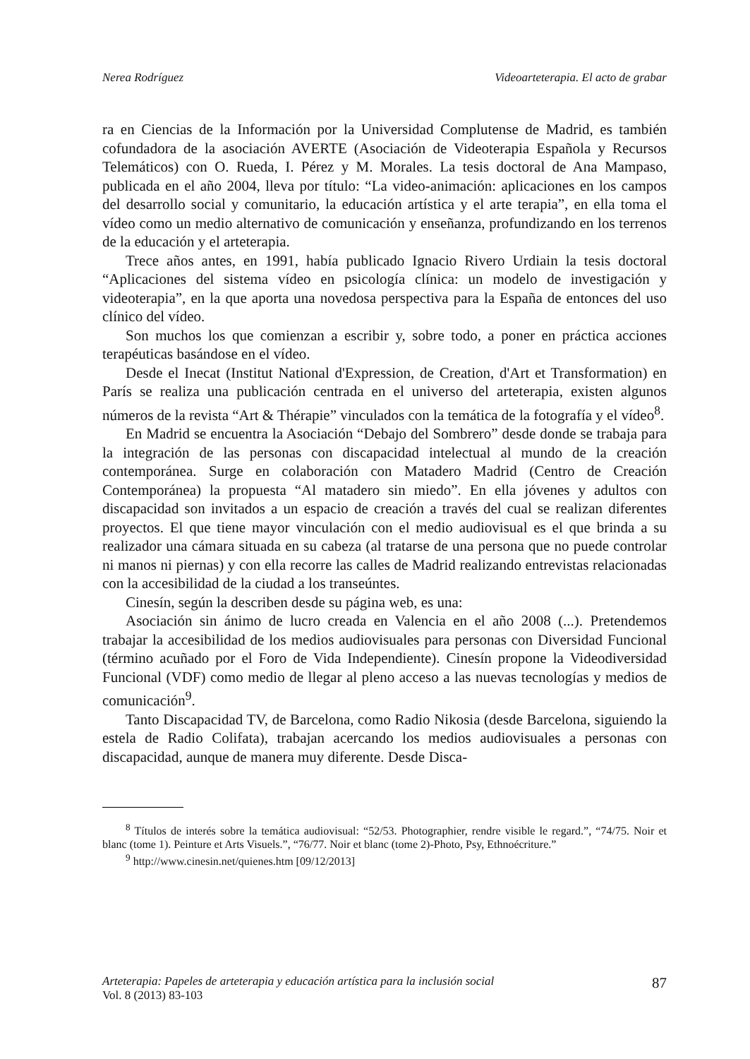Nerea Rodríguez Videoarteterapia. El acto de grabar
ra en Ciencias de la Información por la Universidad Complutense de Madrid, es también cofundadora de la asociación AVERTE (Asociación de Videoterapia Española y Recursos Telemáticos) con O. Rueda, I. Pérez y M. Morales. La tesis doctoral de Ana Mampaso, publicada en el año 2004, lleva por título: “La video-animación: aplicaciones en los campos del desarrollo social y comunitario, la educación artística y el arte terapia”, en ella toma el vídeo como un medio alternativo de comunicación y enseñanza, profundizando en los terrenos de la educación y el arteterapia.
Trece años antes, en 1991, había publicado Ignacio Rivero Urdiain la tesis doctoral “Aplicaciones del sistema vídeo en psicología clínica: un modelo de investigación y videoterapia”, en la que aporta una novedosa perspectiva para la España de entonces del uso clínico del vídeo.
Son muchos los que comienzan a escribir y, sobre todo, a poner en práctica acciones terapéuticas basándose en el vídeo.
Desde el Inecat (Institut National d'Expression, de Creation, d'Art et Transformation) en París se realiza una publicación centrada en el universo del arteterapia, existen algunos números de la revista “Art & Thérapie” vinculados con la temática de la fotografía y el vídeo<sup>8</sup>.
En Madrid se encuentra la Asociación “Debajo del Sombrero” desde donde se trabaja para la integración de las personas con discapacidad intelectual al mundo de la creación contemporánea. Surge en colaboración con Matadero Madrid (Centro de Creación Contemporánea) la propuesta “Al matadero sin miedo”. En ella jóvenes y adultos con discapacidad son invitados a un espacio de creación a través del cual se realizan diferentes proyectos. El que tiene mayor vinculación con el medio audiovisual es el que brinda a su realizador una cámara situada en su cabeza (al tratarse de una persona que no puede controlar ni manos ni piernas) y con ella recorre las calles de Madrid realizando entrevistas relacionadas con la accesibilidad de la ciudad a los transeúntes.
Cinesín, según la describen desde su página web, es una:
Asociación sin ánimo de lucro creada en Valencia en el año 2008 (...). Pretendemos trabajar la accesibilidad de los medios audiovisuales para personas con Diversidad Funcional (término acuñado por el Foro de Vida Independiente). Cinesín propone la Videodiversidad Funcional (VDF) como medio de llegar al pleno acceso a las nuevas tecnologías y medios de comunicación<sup>9</sup>.
Tanto Discapacidad TV, de Barcelona, como Radio Nikosia (desde Barcelona, siguiendo la estela de Radio Colifata), trabajan acercando los medios audiovisuales a personas con discapacidad, aunque de manera muy diferente. Desde Disca-
<sup>8</sup> Títulos de interés sobre la temática audiovisual: “52/53. Photographier, rendre visible le regard.”, “74/75. Noir et blanc (tome 1). Peinture et Arts Visuels.”, “76/77. Noir et blanc (tome 2)-Photo, Psy, Ethnoécriture.”
<sup>9</sup> http://www.cinesin.net/quienes.htm [09/12/2013]
Arteterapia: Papeles de arteterapia y educación artística para la inclusión social
Vol. 8 (2013) 83-103
87